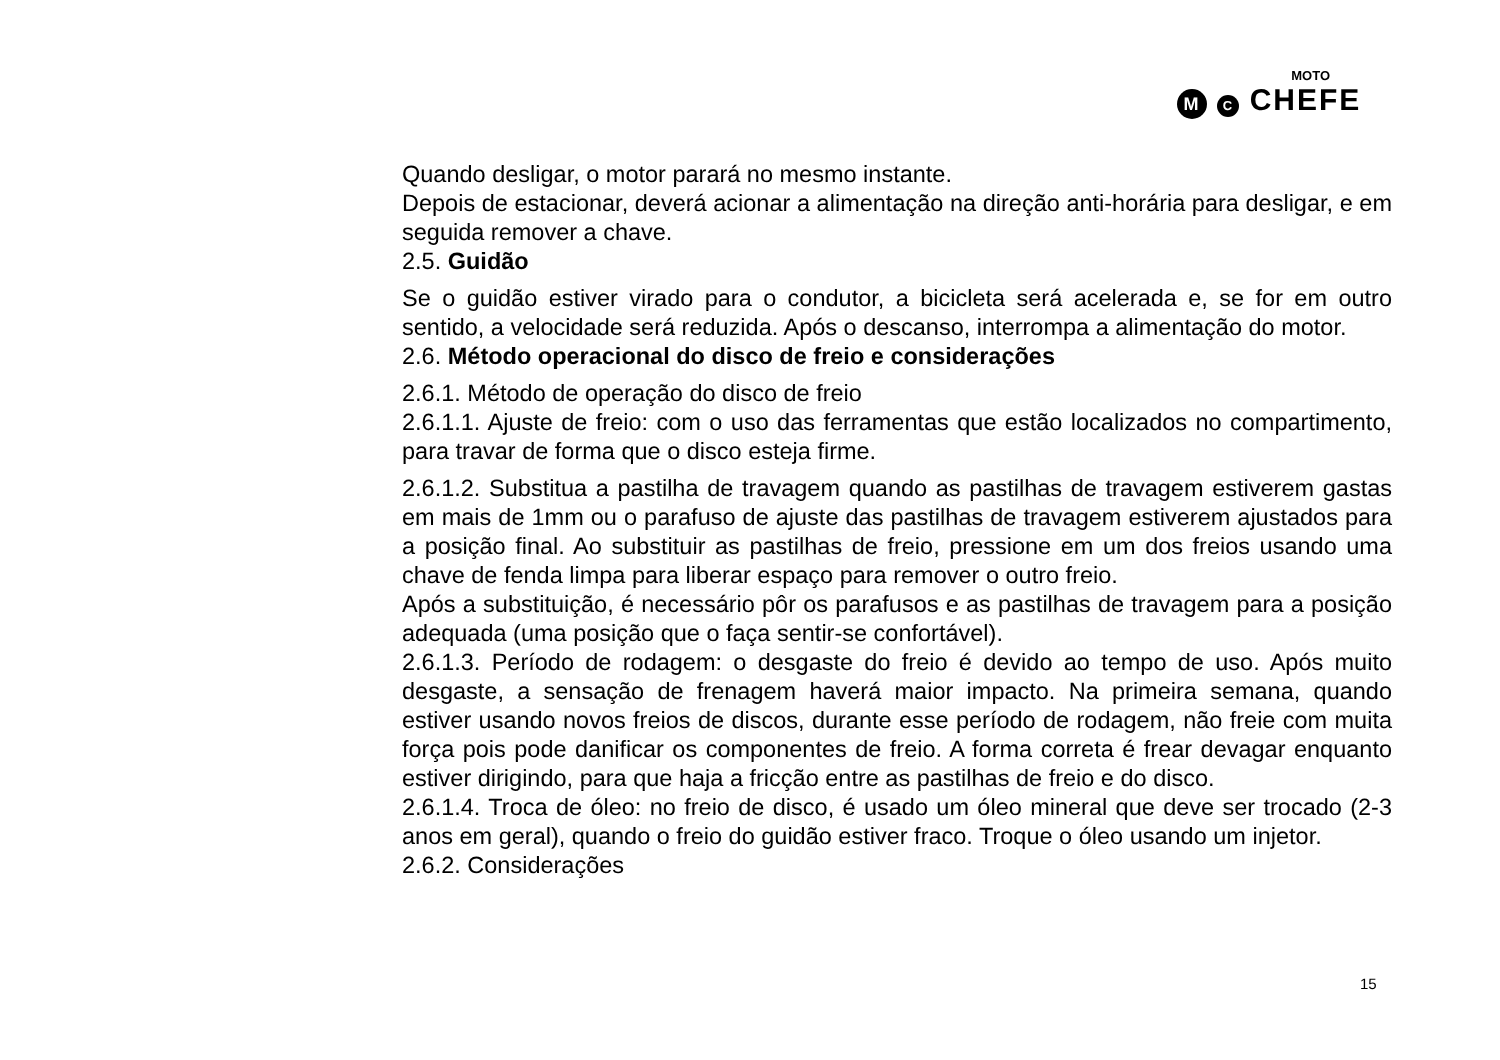MOTO
M C CHEFE
Quando desligar, o motor parará no mesmo instante.
Depois de estacionar, deverá acionar a alimentação na direção anti-horária para desligar, e em seguida remover a chave.
2.5. Guidão
Se o guidão estiver virado para o condutor, a bicicleta será acelerada e, se for em outro sentido, a velocidade será reduzida. Após o descanso, interrompa a alimentação do motor.
2.6. Método operacional do disco de freio e considerações
2.6.1. Método de operação do disco de freio
2.6.1.1. Ajuste de freio: com o uso das ferramentas que estão localizados no compartimento, para travar de forma que o disco esteja firme.
2.6.1.2. Substitua a pastilha de travagem quando as pastilhas de travagem estiverem gastas em mais de 1mm ou o parafuso de ajuste das pastilhas de travagem estiverem ajustados para a posição final. Ao substituir as pastilhas de freio, pressione em um dos freios usando uma chave de fenda limpa para liberar espaço para remover o outro freio.
Após a substituição, é necessário pôr os parafusos e as pastilhas de travagem para a posição adequada (uma posição que o faça sentir-se confortável).
2.6.1.3. Período de rodagem: o desgaste do freio é devido ao tempo de uso. Após muito desgaste, a sensação de frenagem haverá maior impacto. Na primeira semana, quando estiver usando novos freios de discos, durante esse período de rodagem, não freie com muita força pois pode danificar os componentes de freio. A forma correta é frear devagar enquanto estiver dirigindo, para que haja a fricção entre as pastilhas de freio e do disco.
2.6.1.4. Troca de óleo: no freio de disco, é usado um óleo mineral que deve ser trocado (2-3 anos em geral), quando o freio do guidão estiver fraco. Troque o óleo usando um injetor.
2.6.2. Considerações
15